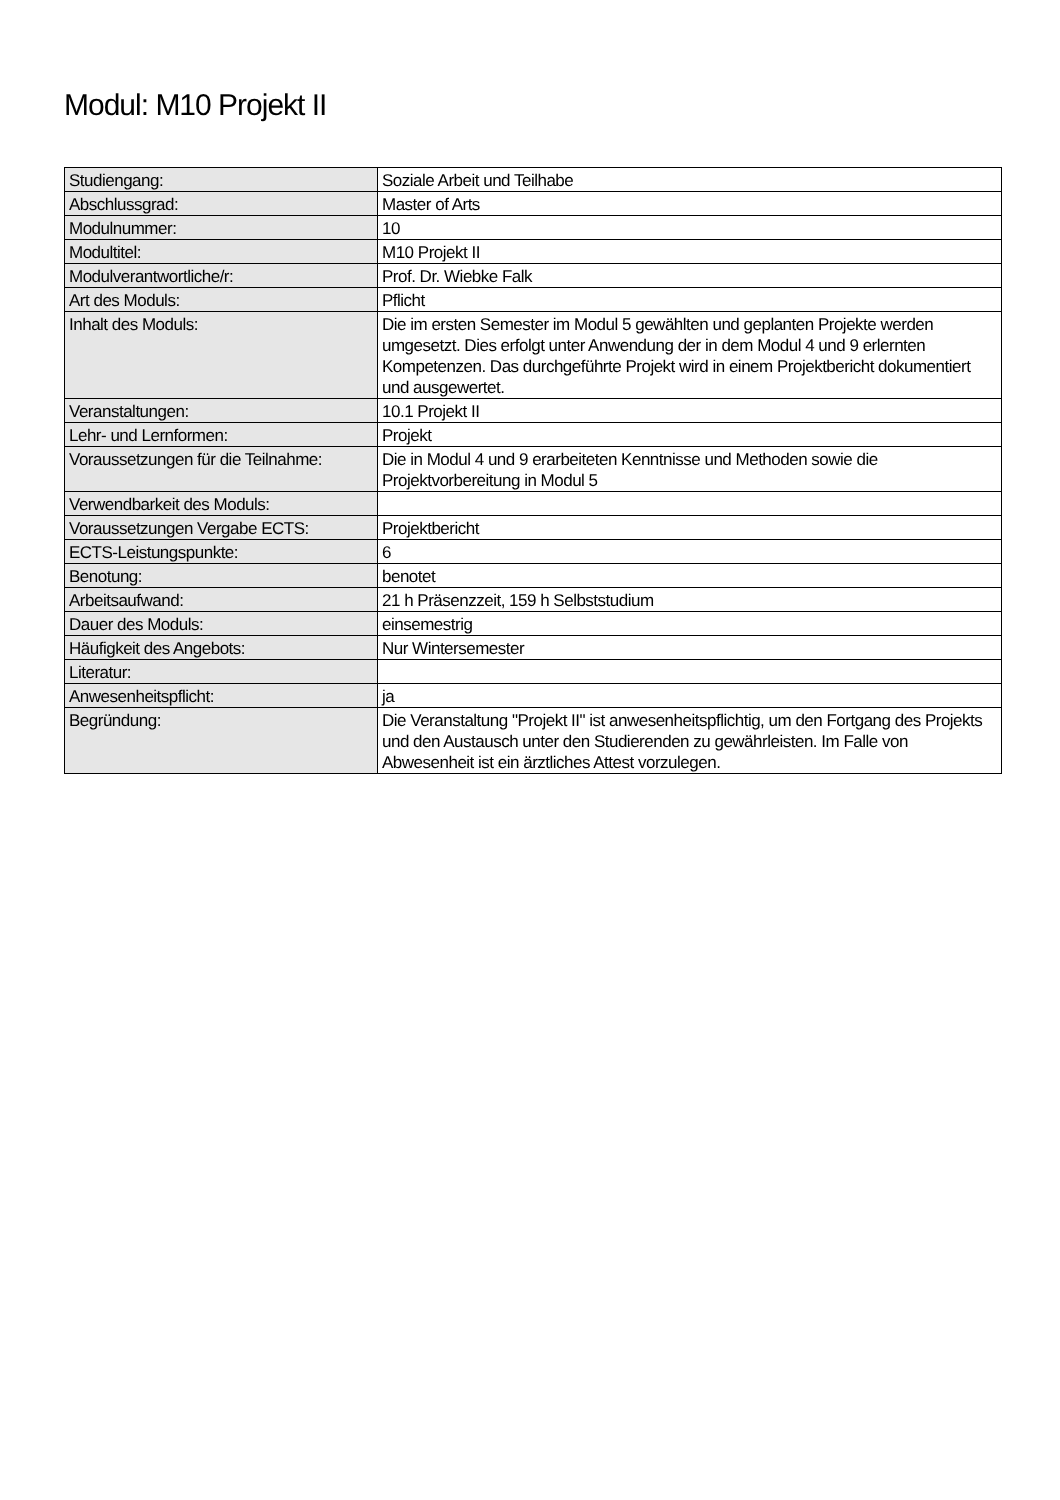Modul: M10 Projekt II
| Studiengang: | Soziale Arbeit und Teilhabe |
| Abschlussgrad: | Master of Arts |
| Modulnummer: | 10 |
| Modultitel: | M10 Projekt II |
| Modulverantwortliche/r: | Prof. Dr. Wiebke Falk |
| Art des Moduls: | Pflicht |
| Inhalt des Moduls: | Die im ersten Semester im Modul 5 gewählten und geplanten Projekte werden umgesetzt. Dies erfolgt unter Anwendung der in dem Modul 4 und 9 erlernten Kompetenzen. Das durchgeführte Projekt wird in einem Projektbericht dokumentiert und ausgewertet. |
| Veranstaltungen: | 10.1 Projekt II |
| Lehr- und Lernformen: | Projekt |
| Voraussetzungen für die Teilnahme: | Die in Modul 4 und 9 erarbeiteten Kenntnisse und Methoden sowie die Projektvorbereitung in Modul 5 |
| Verwendbarkeit des Moduls: | |
| Voraussetzungen Vergabe ECTS: | Projektbericht |
| ECTS-Leistungspunkte: | 6 |
| Benotung: | benotet |
| Arbeitsaufwand: | 21 h Präsenzzeit, 159 h Selbststudium |
| Dauer des Moduls: | einsemestrig |
| Häufigkeit des Angebots: | Nur Wintersemester |
| Literatur: | |
| Anwesenheitspflicht: | ja |
| Begründung: | Die Veranstaltung "Projekt II" ist anwesenheitspflichtig, um den Fortgang des Projekts und den Austausch unter den Studierenden zu gewährleisten. Im Falle von Abwesenheit ist ein ärztliches Attest vorzulegen. |